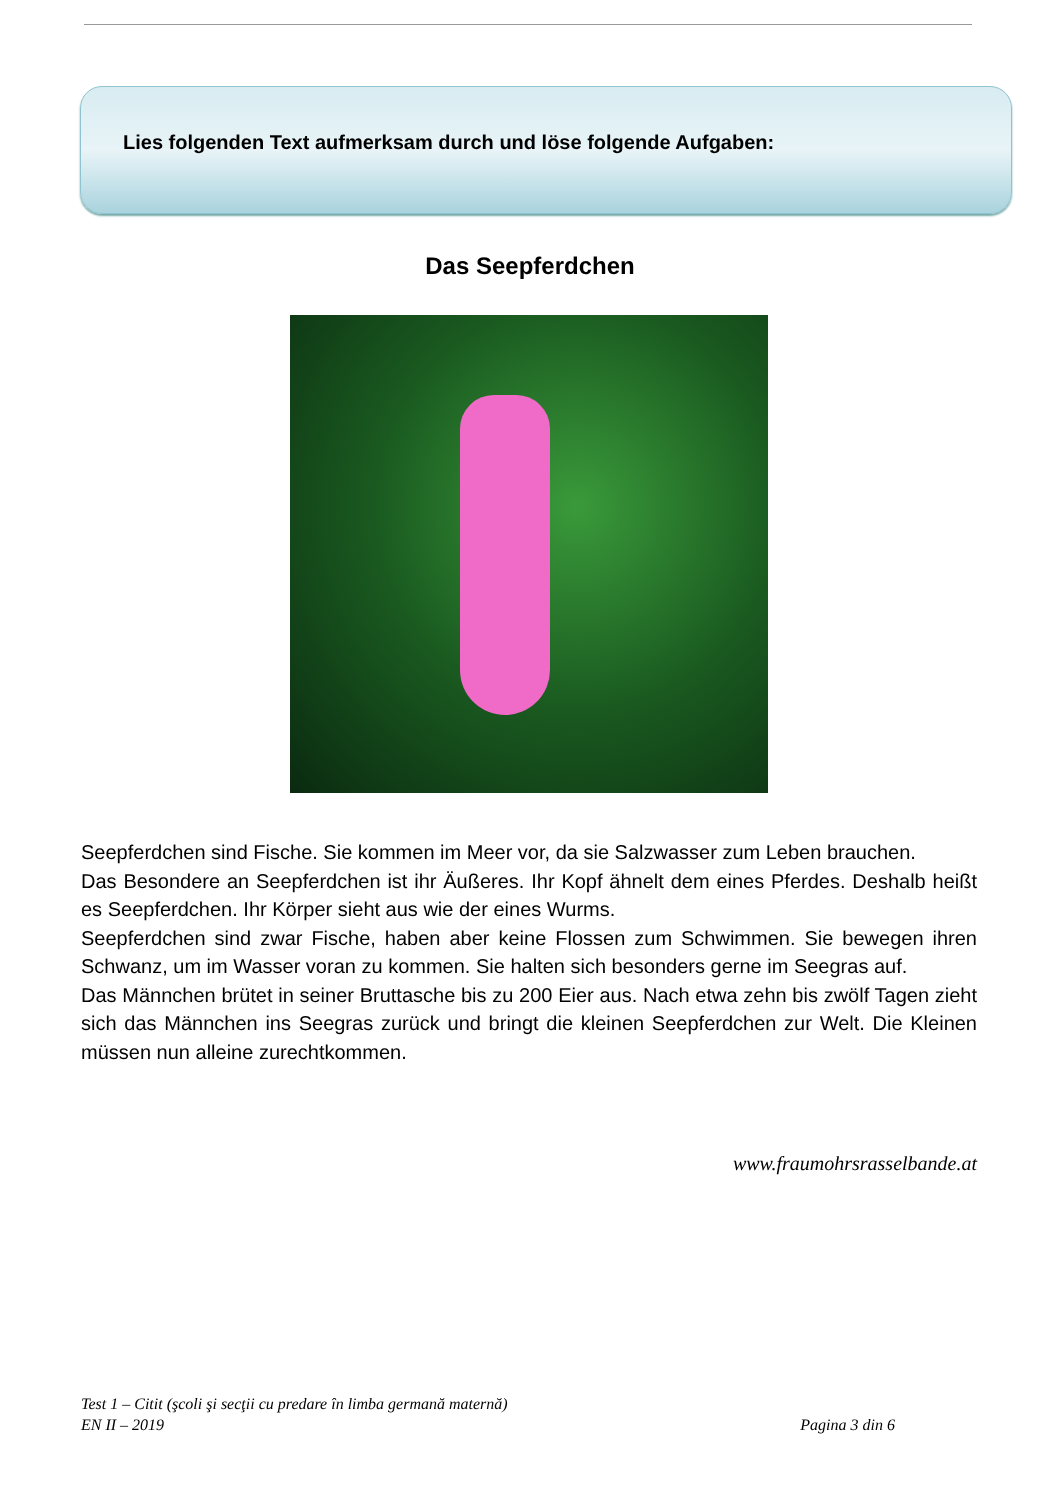Lies folgenden Text aufmerksam durch und löse folgende Aufgaben:
Das Seepferdchen
Seepferdchen sind Fische. Sie kommen im Meer vor, da sie Salzwasser zum Leben brauchen.
Das Besondere an Seepferdchen ist ihr Äußeres. Ihr Kopf ähnelt dem eines Pferdes. Deshalb heißt es Seepferdchen. Ihr Körper sieht aus wie der eines Wurms.
Seepferdchen sind zwar Fische, haben aber keine Flossen zum Schwimmen. Sie bewegen ihren Schwanz, um im Wasser voran zu kommen. Sie halten sich besonders gerne im Seegras auf.
Das Männchen brütet in seiner Bruttasche bis zu 200 Eier aus. Nach etwa zehn bis zwölf Tagen zieht sich das Männchen ins Seegras zurück und bringt die kleinen Seepferdchen zur Welt. Die Kleinen müssen nun alleine zurechtkommen.
www.fraumohrsrasselbande.at
Test 1 – Citit (şcoli şi secţii cu predare în limba germană maternă)
EN II – 2019 Pagina 3 din 6